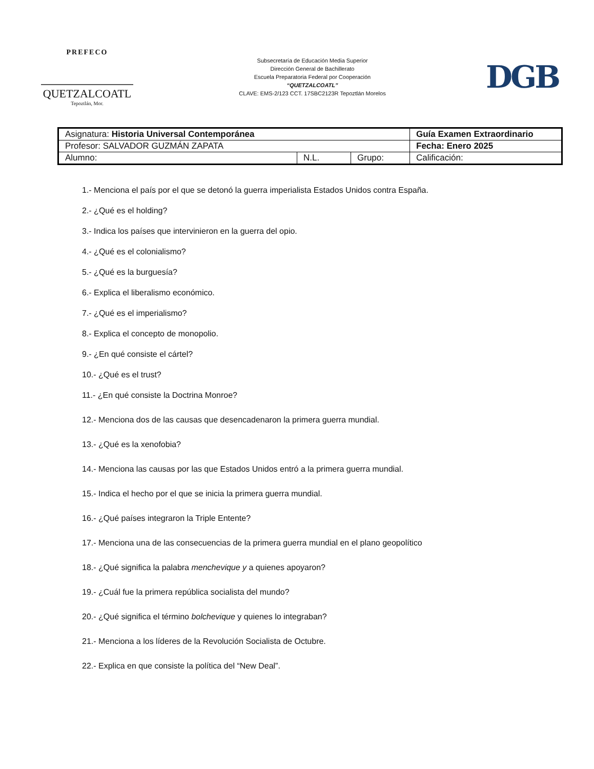PREFECO
QUETZALCOATL
Tepoztlán, Mor.
Subsecretaría de Educación Media Superior
Dirección General de Bachillerato
Escuela Preparatoria Federal por Cooperación
“QUETZALCOATL”
CLAVE: EMS-2/123 CCT. 17SBC2123R Tepoztlán Morelos
DGB
| Asignatura: Historia Universal Contemporánea | | | Guía Examen Extraordinario |
| Profesor: SALVADOR GUZMÁN ZAPATA | | | Fecha: Enero 2025 |
| Alumno: | N.L. | Grupo: | Calificación: |
1.- Menciona el país por el que se detonó la guerra imperialista Estados Unidos contra España.
2.- ¿Qué es el holding?
3.- Indica los países que intervinieron en la guerra del opio.
4.- ¿Qué es el colonialismo?
5.- ¿Qué es la burguesía?
6.- Explica el liberalismo económico.
7.- ¿Qué es el imperialismo?
8.- Explica el concepto de monopolio.
9.- ¿En qué consiste el cártel?
10.- ¿Qué es el trust?
11.- ¿En qué consiste la Doctrina Monroe?
12.- Menciona dos de las causas que desencadenaron la primera guerra mundial.
13.- ¿Qué es la xenofobia?
14.- Menciona las causas por las que Estados Unidos entró a la primera guerra mundial.
15.- Indica el hecho por el que se inicia la primera guerra mundial.
16.- ¿Qué países integraron la Triple Entente?
17.- Menciona una de las consecuencias de la primera guerra mundial en el plano geopolítico
18.- ¿Qué significa la palabra menchevique y a quienes apoyaron?
19.- ¿Cuál fue la primera república socialista del mundo?
20.- ¿Qué significa el término bolchevique y quienes lo integraban?
21.- Menciona a los líderes de la Revolución Socialista de Octubre.
22.- Explica en que consiste la política del “New Deal”.